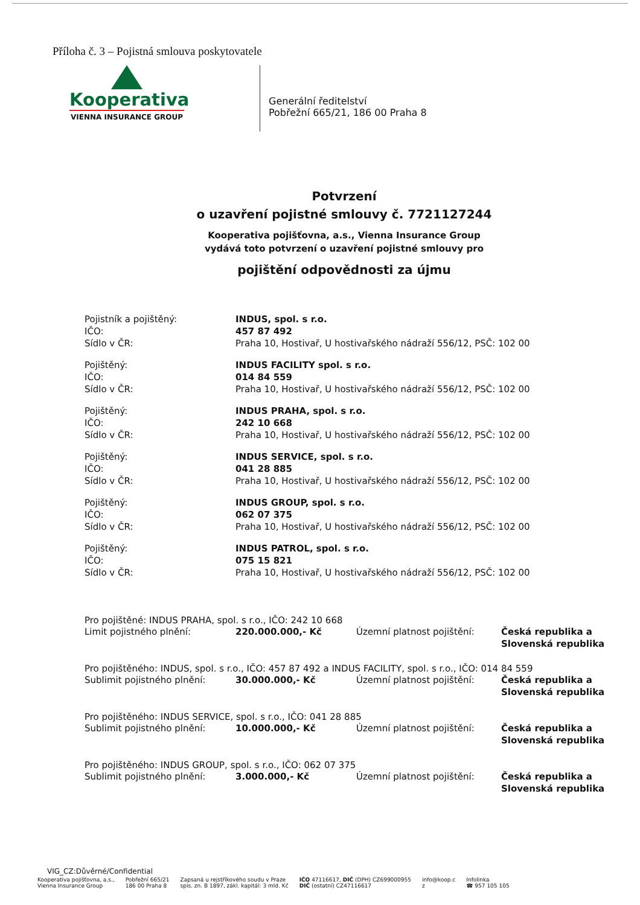Příloha č. 3 – Pojistná smlouva poskytovatele
Kooperativa
VIENNA INSURANCE GROUP
Generální ředitelství
Pobřežní 665/21, 186 00 Praha 8
Potvrzení
o uzavření pojistné smlouvy č. 7721127244
Kooperativa pojišťovna, a.s., Vienna Insurance Group
vydává toto potvrzení o uzavření pojistné smlouvy pro
pojištění odpovědnosti za újmu
Pojistník a pojištěný: INDUS, spol. s r.o.
IČO: 457 87 492
Sídlo v ČR: Praha 10, Hostivař, U hostivařského nádraží 556/12, PSČ: 102 00
Pojištěný: INDUS FACILITY spol. s r.o.
IČO: 014 84 559
Sídlo v ČR: Praha 10, Hostivař, U hostivařského nádraží 556/12, PSČ: 102 00
Pojištěný: INDUS PRAHA, spol. s r.o.
IČO: 242 10 668
Sídlo v ČR: Praha 10, Hostivař, U hostivařského nádraží 556/12, PSČ: 102 00
Pojištěný: INDUS SERVICE, spol. s r.o.
IČO: 041 28 885
Sídlo v ČR: Praha 10, Hostivař, U hostivařského nádraží 556/12, PSČ: 102 00
Pojištěný: INDUS GROUP, spol. s r.o.
IČO: 062 07 375
Sídlo v ČR: Praha 10, Hostivař, U hostivařského nádraží 556/12, PSČ: 102 00
Pojištěný: INDUS PATROL, spol. s r.o.
IČO: 075 15 821
Sídlo v ČR: Praha 10, Hostivař, U hostivařského nádraží 556/12, PSČ: 102 00
Pro pojištěné: INDUS PRAHA, spol. s r.o., IČO: 242 10 668
Limit pojistného plnění: 220.000.000,- Kč Územní platnost pojištění: Česká republika a
Slovenská republika
Pro pojištěného: INDUS, spol. s r.o., IČO: 457 87 492 a INDUS FACILITY, spol. s r.o., IČO: 014 84 559
Sublimit pojistného plnění: 30.000.000,- Kč Územní platnost pojištění: Česká republika a
Slovenská republika
Pro pojištěného: INDUS SERVICE, spol. s r.o., IČO: 041 28 885
Sublimit pojistného plnění: 10.000.000,- Kč Územní platnost pojištění: Česká republika a
Slovenská republika
Pro pojištěného: INDUS GROUP, spol. s r.o., IČO: 062 07 375
Sublimit pojistného plnění: 3.000.000,- Kč Územní platnost pojištění: Česká republika a
Slovenská republika
VIG_CZ:Důvěrné/Confidential
Kooperativa pojišťovna, a.s.,
Vienna Insurance Group Pobřežní 665/21
186 00 Praha 8 Zapsaná u rejstříkového soudu v Praze
spis. zn. B 1897, zákl. kapitál: 3 mld. Kč IČO 47116617, DIČ (DPH) CZ699000955
DIČ (ostatní) CZ47116617 info@koop.c
z Infolinka
☎ 957 105 105